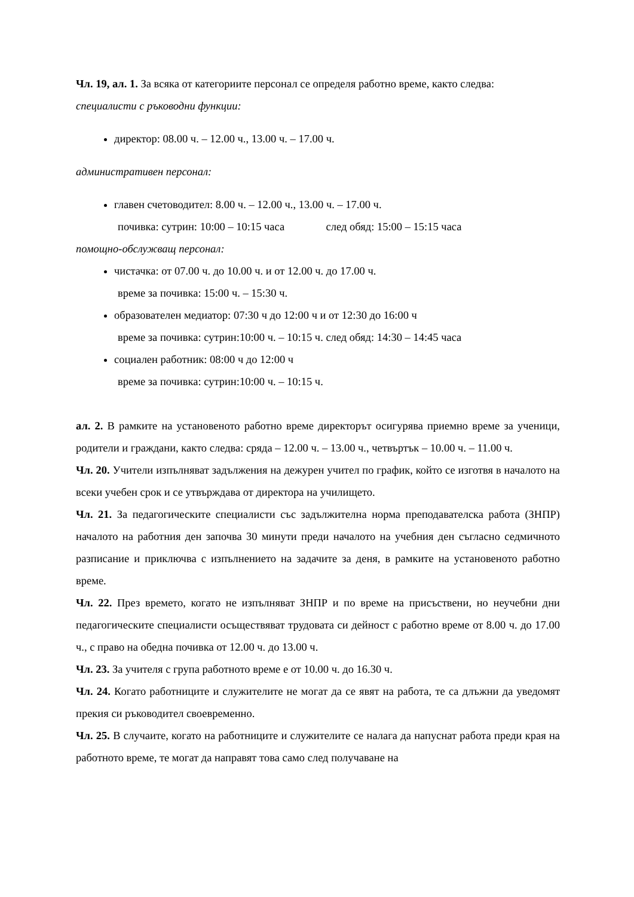Чл. 19, ал. 1. За всяка от категориите персонал се определя работно време, както следва:
специалисти с ръководни функции:
директор: 08.00 ч. – 12.00 ч., 13.00 ч. – 17.00 ч.
административен персонал:
главен счетоводител: 8.00 ч. – 12.00 ч., 13.00 ч. – 17.00 ч.
почивка: сутрин: 10:00 – 10:15 часа след обяд: 15:00 – 15:15 часа
помощно-обслужващ персонал:
чистачка: от 07.00 ч. до 10.00 ч. и от 12.00 ч. до 17.00 ч.
време за почивка: 15:00 ч. – 15:30 ч.
образователен медиатор: 07:30 ч до 12:00 ч и от 12:30 до 16:00 ч
време за почивка: сутрин:10:00 ч. – 10:15 ч. след обяд: 14:30 – 14:45 часа
социален работник: 08:00 ч до 12:00 ч
време за почивка: сутрин:10:00 ч. – 10:15 ч.
ал. 2. В рамките на установеното работно време директорът осигурява приемно време за ученици, родители и граждани, както следва: сряда – 12.00 ч. – 13.00 ч., четвъртък – 10.00 ч. – 11.00 ч.
Чл. 20. Учители изпълняват задължения на дежурен учител по график, който се изготвя в началото на всеки учебен срок и се утвърждава от директора на училището.
Чл. 21. За педагогическите специалисти със задължителна норма преподавателска работа (ЗНПР) началото на работния ден започва 30 минути преди началото на учебния ден съгласно седмичното разписание и приключва с изпълнението на задачите за деня, в рамките на установеното работно време.
Чл. 22. През времето, когато не изпълняват ЗНПР и по време на присъствени, но неучебни дни педагогическите специалисти осъществяват трудовата си дейност с работно време от 8.00 ч. до 17.00 ч., с право на обедна почивка от 12.00 ч. до 13.00 ч.
Чл. 23. За учителя с група работното време е от 10.00 ч. до 16.30 ч.
Чл. 24. Когато работниците и служителите не могат да се явят на работа, те са длъжни да уведомят прекия си ръководител своевременно.
Чл. 25. В случаите, когато на работниците и служителите се налага да напуснат работа преди края на работното време, те могат да направят това само след получаване на